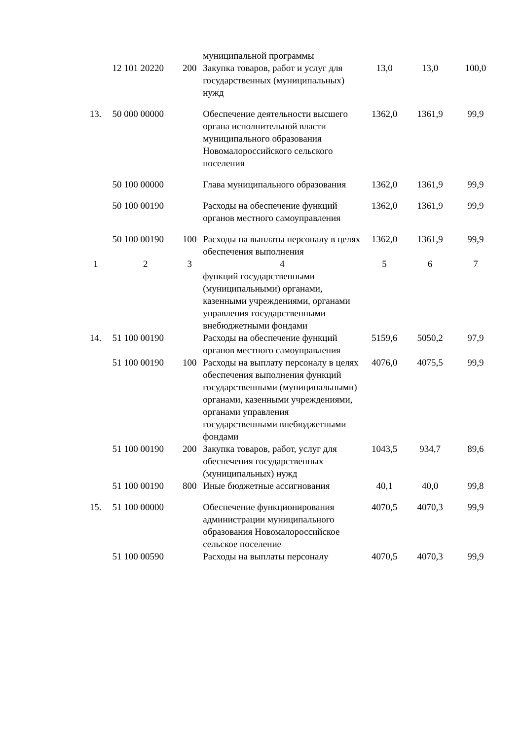| | | | муниципальной программы | | | |
| | 12 101 20220 | 200 | Закупка товаров, работ и услуг для государственных (муниципальных) нужд | 13,0 | 13,0 | 100,0 |
| 13. | 50 000 00000 | | Обеспечение деятельности высшего органа исполнительной власти муниципального образования Новомалороссийского сельского поселения | 1362,0 | 1361,9 | 99,9 |
| | 50 100 00000 | | Глава муниципального образования | 1362,0 | 1361,9 | 99,9 |
| | 50 100 00190 | | Расходы на обеспечение функций органов местного самоуправления | 1362,0 | 1361,9 | 99,9 |
| | 50 100 00190 | 100 | Расходы на выплаты персоналу в целях обеспечения выполнения | 1362,0 | 1361,9 | 99,9 |
| 1 | 2 | 3 | 4 | 5 | 6 | 7 |
| | | | функций государственными (муниципальными) органами, казенными учреждениями, органами управления государственными внебюджетными фондами | | | |
| 14. | 51 100 00190 | | Расходы на обеспечение функций органов местного самоуправления | 5159,6 | 5050,2 | 97,9 |
| | 51 100 00190 | 100 | Расходы на выплату персоналу в целях обеспечения выполнения функций государственными (муниципальными) органами, казенными учреждениями, органами управления государственными внебюджетными фондами | 4076,0 | 4075,5 | 99,9 |
| | 51 100 00190 | 200 | Закупка товаров, работ, услуг для обеспечения государственных (муниципальных) нужд | 1043,5 | 934,7 | 89,6 |
| | 51 100 00190 | 800 | Иные бюджетные ассигнования | 40,1 | 40,0 | 99,8 |
| 15. | 51 100 00000 | | Обеспечение функционирования администрации муниципального образования Новомалороссийское сельское поселение | 4070,5 | 4070,3 | 99,9 |
| | 51 100 00590 | | Расходы на выплаты персоналу | 4070,5 | 4070,3 | 99,9 |